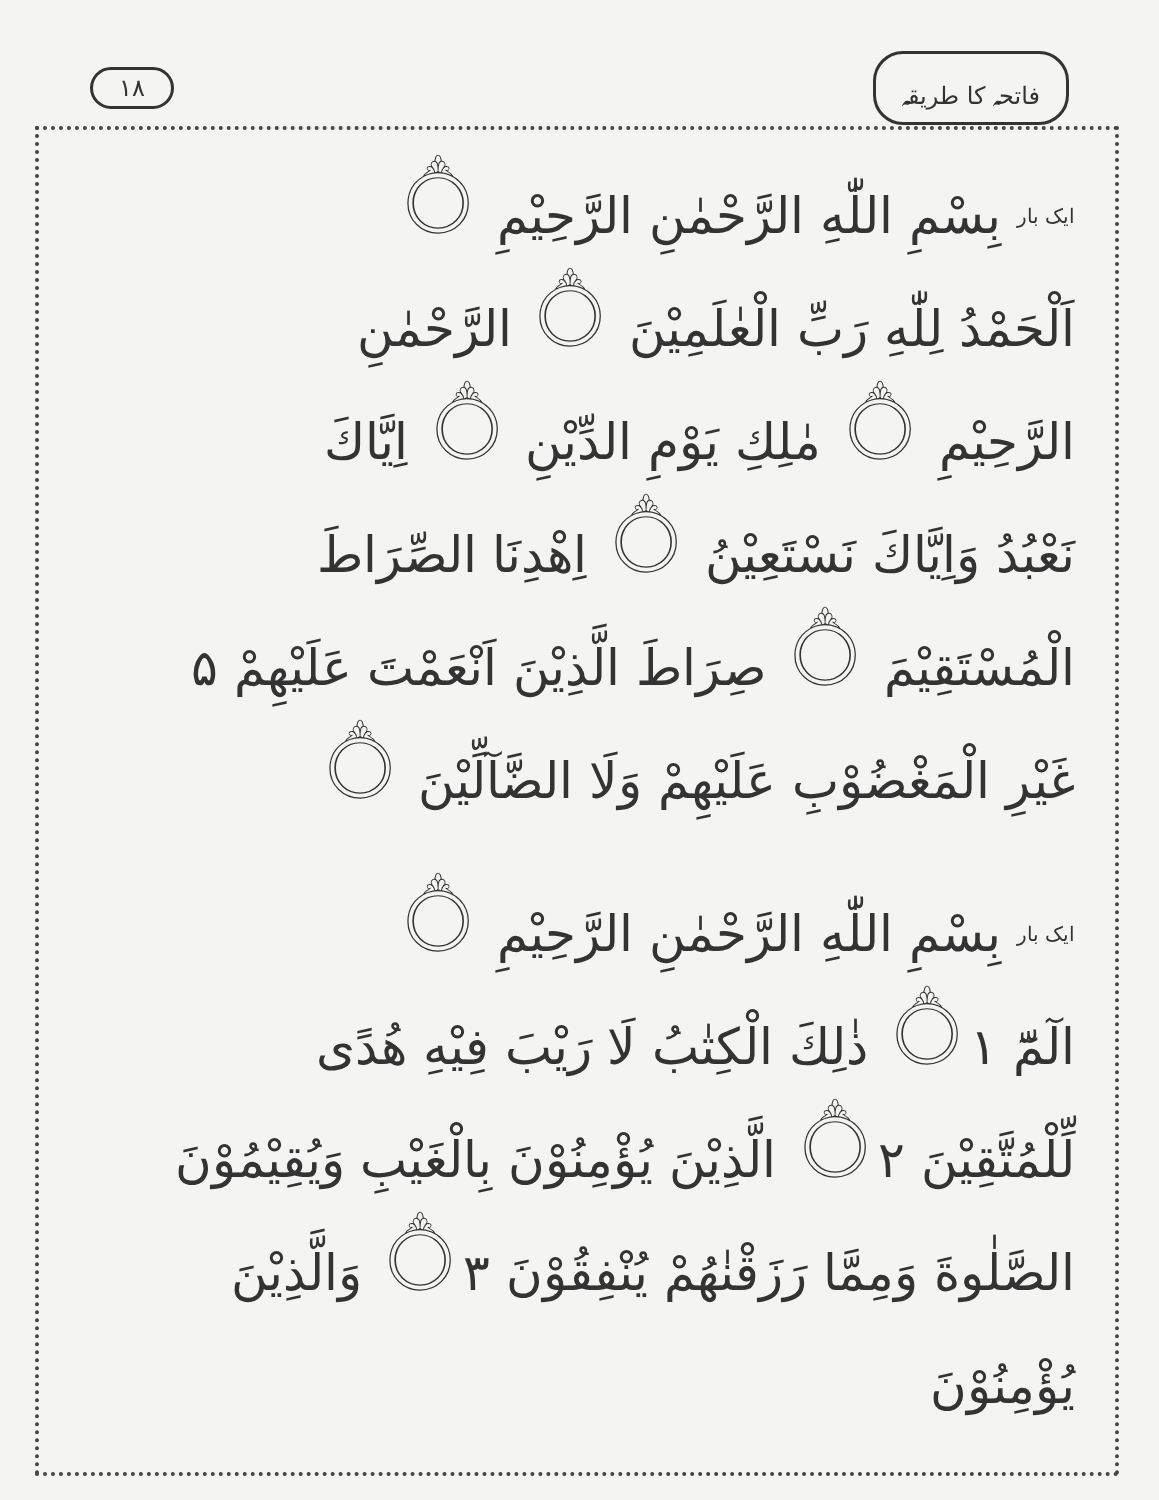فاتحہ کا طریقہ ١٨
ایک بار بِسْمِ اللّٰهِ الرَّحْمٰنِ الرَّحِيْمِ ۝
اَلْحَمْدُ لِلّٰهِ رَبِّ الْعٰلَمِيْنَ ۝ الرَّحْمٰنِ
الرَّحِيْمِ ۝ مٰلِكِ يَوْمِ الدِّيْنِ ۝ اِيَّاكَ
نَعْبُدُ وَاِيَّاكَ نَسْتَعِيْنُ ۝ اِهْدِنَا الصِّرَاطَ
الْمُسْتَقِيْمَ ۝ صِرَاطَ الَّذِيْنَ اَنْعَمْتَ عَلَيْهِمْ ۵
غَيْرِ الْمَغْضُوْبِ عَلَيْهِمْ وَلَا الضَّآلِّيْنَ ۝
ایک بار بِسْمِ اللّٰهِ الرَّحْمٰنِ الرَّحِيْمِ ۝
الٓمّٓ ۝١ ذٰلِكَ الْكِتٰبُ لَا رَيْبَ فِيْهِ هُدًى
لِّلْمُتَّقِيْنَ ۝٢ الَّذِيْنَ يُؤْمِنُوْنَ بِالْغَيْبِ وَيُقِيْمُوْنَ
الصَّلٰوةَ وَمِمَّا رَزَقْنٰهُمْ يُنْفِقُوْنَ ۝٣ وَالَّذِيْنَ يُؤْمِنُوْنَ